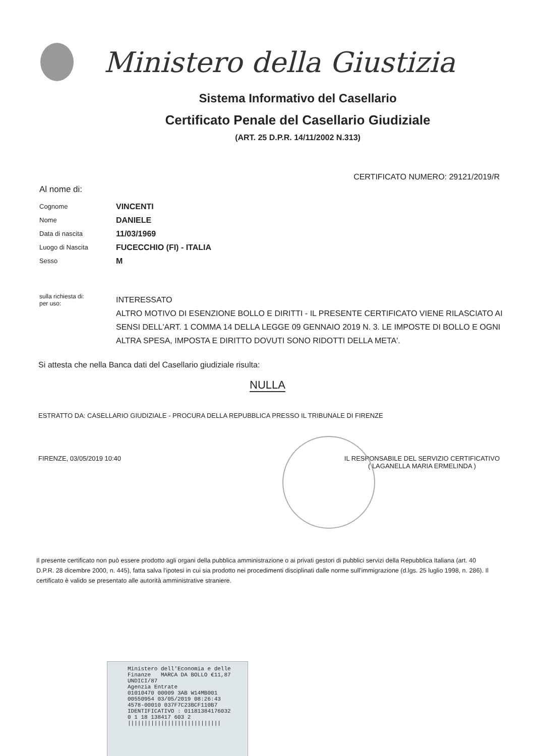Ministero della Giustizia
Sistema Informativo del Casellario
Certificato Penale del Casellario Giudiziale
(ART. 25 D.P.R. 14/11/2002 N.313)
CERTIFICATO NUMERO: 29121/2019/R
Al nome di:
Cognome VINCENTI
Nome DANIELE
Data di nascita 11/03/1969
Luogo di Nascita FUCECCHIO (FI) - ITALIA
Sesso M
sulla richiesta di:
per uso:
INTERESSATO
ALTRO MOTIVO DI ESENZIONE BOLLO E DIRITTI - IL PRESENTE CERTIFICATO VIENE RILASCIATO AI SENSI DELL'ART. 1 COMMA 14 DELLA LEGGE 09 GENNAIO 2019 N. 3. LE IMPOSTE DI BOLLO E OGNI ALTRA SPESA, IMPOSTA E DIRITTO DOVUTI SONO RIDOTTI DELLA META'.
Si attesta che nella Banca dati del Casellario giudiziale risulta:
NULLA
ESTRATTO DA: CASELLARIO GIUDIZIALE - PROCURA DELLA REPUBBLICA PRESSO IL TRIBUNALE DI FIRENZE
FIRENZE, 03/05/2019 10:40 IL RESPONSABILE DEL SERVIZIO CERTIFICATIVO
( LAGANELLA MARIA ERMELINDA )
Il presente certificato non può essere prodotto agli organi della pubblica amministrazione o ai privati gestori di pubblici servizi della Repubblica Italiana (art. 40 D.P.R. 28 dicembre 2000, n. 445), fatta salva l'ipotesi in cui sia prodotto nei procedimenti disciplinati dalle norme sull'immigrazione (d.lgs. 25 luglio 1998, n. 286). Il certificato è valido se presentato alle autorità amministrative straniere.
Ministero dell'Economia e delle Finanze MARCA DA BOLLO €11,87 UNDICI/87
Agenzia Entrate
01010470 00009 3AB W14MB001
00550954 03/05/2019 08:26:43
4578-00010 037F7C23BCF110B7
IDENTIFICATIVO : 01181384176032
0 1 18 138417 603 2
||||||||||||||||||||||||||||